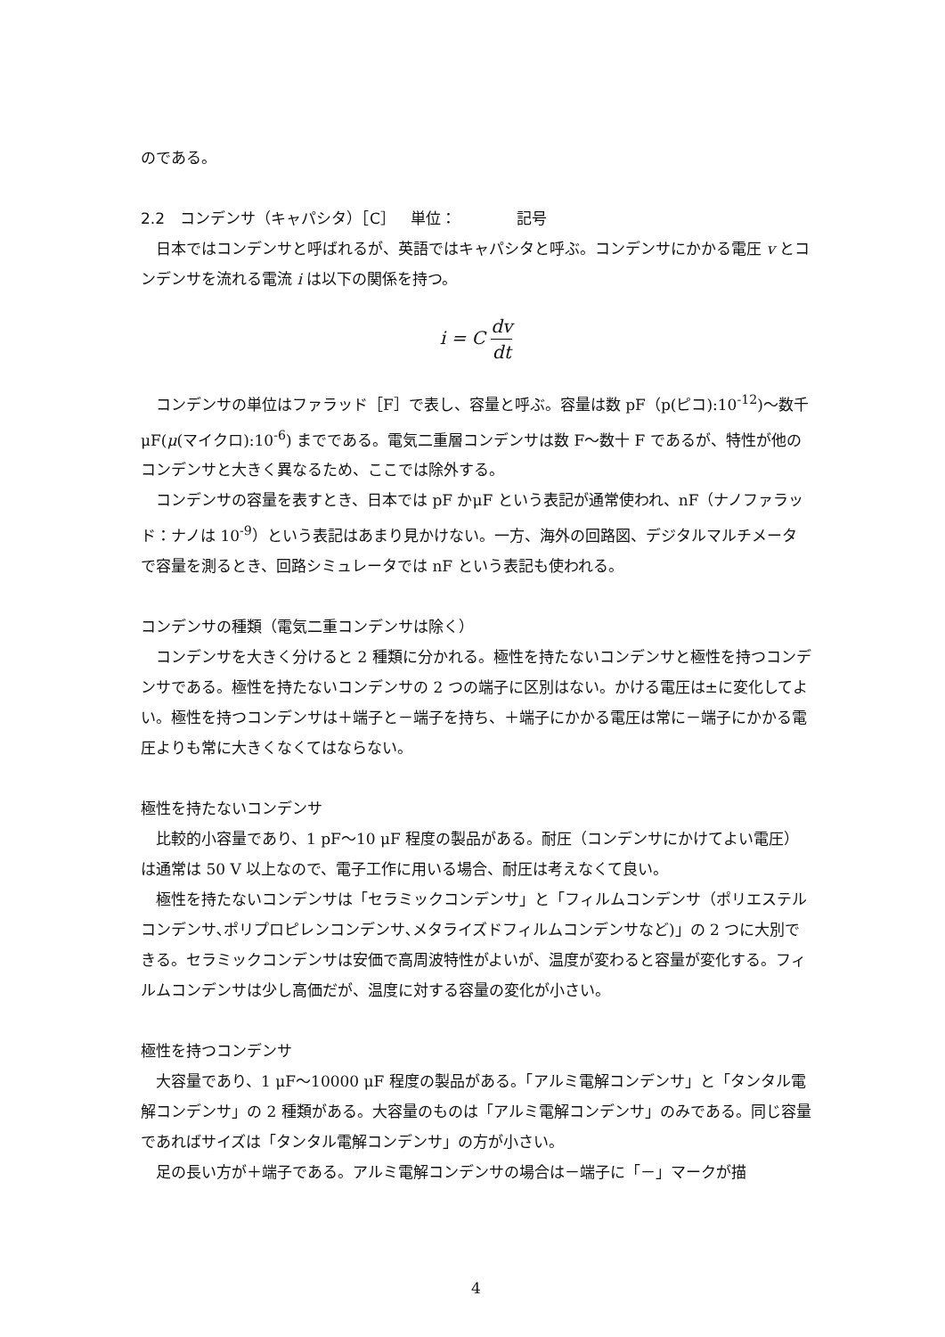のである。
2.2　コンデンサ（キャパシタ）［C］　単位：　　　　記号
日本ではコンデンサと呼ばれるが、英語ではキャパシタと呼ぶ。コンデンサにかかる電圧 v とコンデンサを流れる電流 i は以下の関係を持つ。
i = C dv dt
コンデンサの単位はファラッド［F］で表し、容量と呼ぶ。容量は数 pF（p(ピコ):10<sup>-12</sup>)～数千μF(μ(マイクロ):10<sup>-6</sup>) までである。電気二重層コンデンサは数 F～数十 F であるが、特性が他のコンデンサと大きく異なるため、ここでは除外する。
コンデンサの容量を表すとき、日本では pF かμF という表記が通常使われ、nF（ナノファラッド：ナノは 10<sup>-9</sup>）という表記はあまり見かけない。一方、海外の回路図、デジタルマルチメータで容量を測るとき、回路シミュレータでは nF という表記も使われる。
コンデンサの種類（電気二重コンデンサは除く）
コンデンサを大きく分けると 2 種類に分かれる。極性を持たないコンデンサと極性を持つコンデンサである。極性を持たないコンデンサの 2 つの端子に区別はない。かける電圧は±に変化してよい。極性を持つコンデンサは＋端子と－端子を持ち、＋端子にかかる電圧は常に－端子にかかる電圧よりも常に大きくなくてはならない。
極性を持たないコンデンサ
比較的小容量であり、1 pF～10 μF 程度の製品がある。耐圧（コンデンサにかけてよい電圧）は通常は 50 V 以上なので、電子工作に用いる場合、耐圧は考えなくて良い。
極性を持たないコンデンサは「セラミックコンデンサ」と「フィルムコンデンサ（ポリエステルコンデンサ､ポリプロピレンコンデンサ､メタライズドフィルムコンデンサなど)」の 2 つに大別できる。セラミックコンデンサは安価で高周波特性がよいが、温度が変わると容量が変化する。フィルムコンデンサは少し高価だが、温度に対する容量の変化が小さい。
極性を持つコンデンサ
大容量であり、1 μF～10000 μF 程度の製品がある。「アルミ電解コンデンサ」と「タンタル電解コンデンサ」の 2 種類がある。大容量のものは「アルミ電解コンデンサ」のみである。同じ容量であればサイズは「タンタル電解コンデンサ」の方が小さい。
足の長い方が＋端子である。アルミ電解コンデンサの場合は－端子に「－」マークが描
4